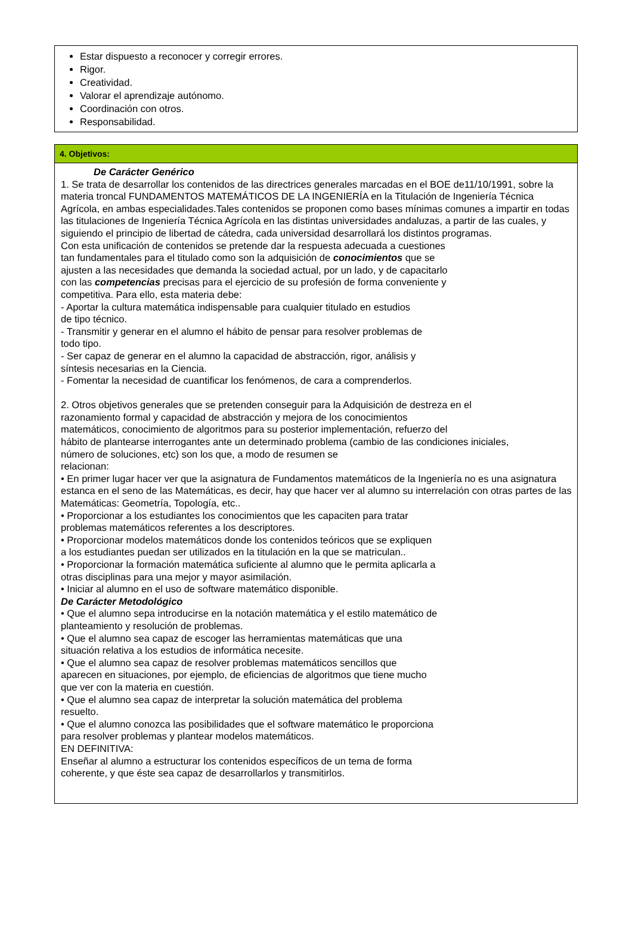Estar dispuesto a reconocer y corregir errores.
Rigor.
Creatividad.
Valorar el aprendizaje autónomo.
Coordinación con otros.
Responsabilidad.
4. Objetivos:
De Carácter Genérico
1. Se trata de desarrollar los contenidos de las directrices generales marcadas en el BOE de11/10/1991, sobre la materia troncal FUNDAMENTOS MATEMÁTICOS DE LA INGENIERÍA en la Titulación de Ingeniería Técnica Agrícola, en ambas especialidades.Tales contenidos se proponen como bases mínimas comunes a impartir en todas las titulaciones de Ingeniería Técnica Agrícola en las distintas universidades andaluzas, a partir de las cuales, y siguiendo el principio de libertad de cátedra, cada universidad desarrollará los distintos programas.
Con esta unificación de contenidos se pretende dar la respuesta adecuada a cuestiones
tan fundamentales para el titulado como son la adquisición de conocimientos que se
ajusten a las necesidades que demanda la sociedad actual, por un lado, y de capacitarlo
con las competencias precisas para el ejercicio de su profesión de forma conveniente y
competitiva. Para ello, esta materia debe:
- Aportar la cultura matemática indispensable para cualquier titulado en estudios
de tipo técnico.
- Transmitir y generar en el alumno el hábito de pensar para resolver problemas de
todo tipo.
- Ser capaz de generar en el alumno la capacidad de abstracción, rigor, análisis y
síntesis necesarias en la Ciencia.
- Fomentar la necesidad de cuantificar los fenómenos, de cara a comprenderlos.
2. Otros objetivos generales que se pretenden conseguir para la Adquisición de destreza en el
razonamiento formal y capacidad de abstracción y mejora de los conocimientos
matemáticos, conocimiento de algoritmos para su posterior implementación, refuerzo del
hábito de plantearse interrogantes ante un determinado problema (cambio de las condiciones iniciales,
número de soluciones, etc) son los que, a modo de resumen se
relacionan:
• En primer lugar hacer ver que la asignatura de Fundamentos matemáticos de la Ingeniería no es una asignatura estanca en el seno de las Matemáticas, es decir, hay que hacer ver al alumno su interrelación con otras partes de las Matemáticas: Geometría, Topología, etc..
• Proporcionar a los estudiantes los conocimientos que les capaciten para tratar
problemas matemáticos referentes a los descriptores.
• Proporcionar modelos matemáticos donde los contenidos teóricos que se expliquen
a los estudiantes puedan ser utilizados en la titulación en la que se matriculan..
• Proporcionar la formación matemática suficiente al alumno que le permita aplicarla a
otras disciplinas para una mejor y mayor asimilación.
• Iniciar al alumno en el uso de software matemático disponible.
De Carácter Metodológico
• Que el alumno sepa introducirse en la notación matemática y el estilo matemático de
planteamiento y resolución de problemas.
• Que el alumno sea capaz de escoger las herramientas matemáticas que una
situación relativa a los estudios de informática necesite.
• Que el alumno sea capaz de resolver problemas matemáticos sencillos que
aparecen en situaciones, por ejemplo, de eficiencias de algoritmos que tiene mucho
que ver con la materia en cuestión.
• Que el alumno sea capaz de interpretar la solución matemática del problema
resuelto.
• Que el alumno conozca las posibilidades que el software matemático le proporciona
para resolver problemas y plantear modelos matemáticos.
EN DEFINITIVA:
Enseñar al alumno a estructurar los contenidos específicos de un tema de forma
coherente, y que éste sea capaz de desarrollarlos y transmitirlos.